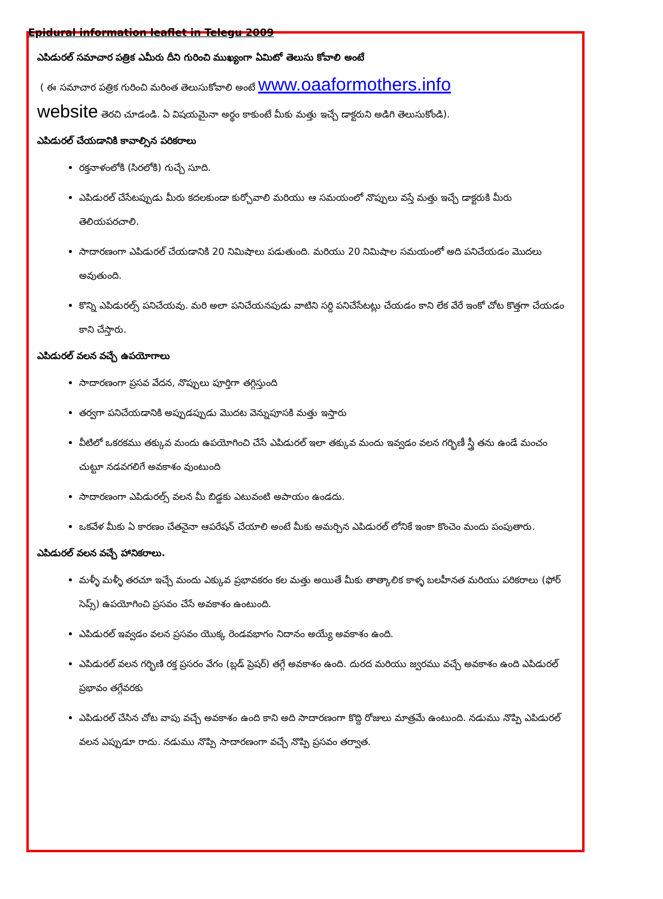Epidural information leaflet in Telegu 2009
ఎపిడురల్ సమాచార పత్రిక ఎమీరు దీని గురించి ముఖ్యంగా ఏమిటో తెలుసు కోవాలి అంటే
( ఈ సమాచార పత్రిక గురించి మరింత తెలుసుకోవాలి అంటే www.oaaformothers.info
website తెరచి చూడండి. ఏ విషయమైనా అర్థం కాకుంటే మీకు మత్తు ఇచ్చే డాక్టరుని అడిగి తెలుసుకోండి).
ఎపిడురల్ చేయడానికి కావాల్సిన పరికరాలు
రక్తనాళంలోకి (సిరలోకి) గుచ్చే సూది.
ఎపిడురల్ చేసేటప్పుడు మీరు కదలకుండా కుర్చోవాలి మరియు ఆ సమయంలో నొప్పులు వస్తే మత్తు ఇచ్చే డాక్టరుకి మీరు తెలియపరచాలి.
సాదారణంగా ఎపిడురల్ చేయడానికి 20 నిమిషాలు పడుతుంది. మరియు 20 నిమిషాల సమయంలో అది పనిచేయడం మొదలు అవుతుంది.
కొన్ని ఎపిడురల్స్ పనిచేయవు. మరి అలా పనిచేయనపుడు వాటిని సర్ది పనిచేసేటట్లు చేయడం కాని లేక వేరే ఇంకో చోట కొత్తగా చేయడం కాని చేస్తారు.
ఎపిడురల్ వలన వచ్చే ఉపయోగాలు
సాదారణంగా ప్రసవ వేదన, నొప్పులు పూర్తిగా తగ్గిస్తుంది
తర్వగా పనిచేయడానికి అప్పుడప్పుడు మొదట వెన్నుపూసకి మత్తు ఇస్తారు
వీటిలో ఒకరకము తక్కువ మందు ఉపయోగించి చేసే ఎపిడురల్ ఇలా తక్కువ మందు ఇవ్వడం వలన గర్భిణీ స్త్రీ తను ఉండే మంచం చుట్టూ నడవగలిగే అవకాశం వుంటుంది
సాదారణంగా ఎపిడురల్స్ వలన మీ బిడ్డకు ఎటువంటి అపాయం ఉండదు.
ఒకవేళ మీకు ఏ కారణం చేతనైనా ఆపరేషన్ చేయాలి అంటే మీకు అమర్చిన ఎపిడురల్ లోనికే ఇంకా కొంచెం మందు పంపుతారు.
ఎపిడురల్ వలన వచ్చే హానికరాలు.
మళ్ళీ మళ్ళీ తరచూ ఇచ్చే మందు ఎక్కువ ప్రభావకరం కల మత్తు అయితే మీకు తాత్కాలిక కాళ్ళ బలహీనత మరియు పరికరాలు (ఫోర్ సెప్స్) ఉపయోగించి ప్రసవం చేసే అవకాశం ఉంటుంది.
ఎపిడురల్ ఇవ్వడం వలన ప్రసవం యొక్క రెండవభాగం నిదానం అయ్యే అవకాశం ఉంది.
ఎపిడురల్ వలన గర్భిణి రక్త ప్రసరం వేగం (బ్లడ్ ప్రెషర్) తగ్గే అవకాశం ఉంది. దురద మరియు జ్వరము వచ్చే అవకాశం ఉంది ఎపిడురల్ ప్రభావం తగ్గేవరకు
ఎపిడురల్ చేసిన చోట వాపు వచ్చే అవకాశం ఉంది కాని అది సాదారణంగా కొద్ది రోజులు మాత్రమే ఉంటుంది. నడుము నొప్పి ఎపిడురల్ వలన ఎప్పుడూ రాదు. నడుము నొప్పి సాదారణంగా వచ్చే నొప్పి ప్రసవం తర్వాత.